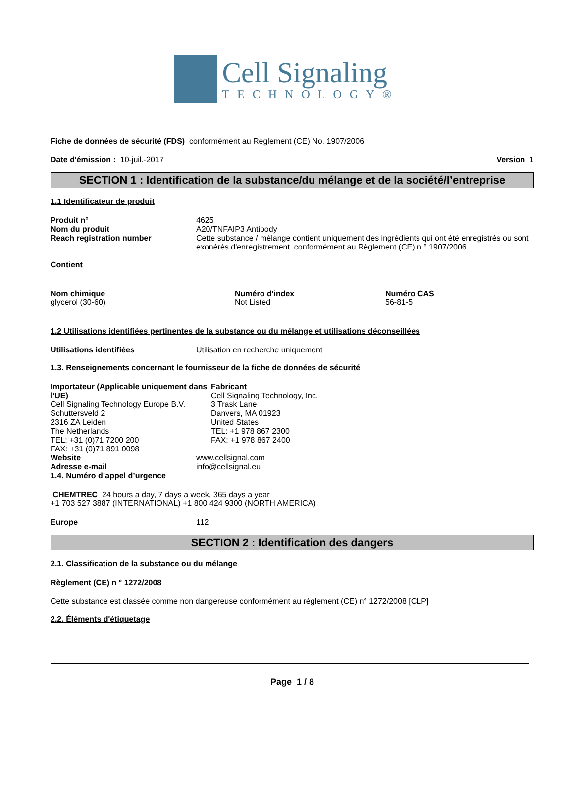Cell Signaling
TECHNOLOGY®
Fiche de données de sécurité (FDS) conformément au Règlement (CE) No. 1907/2006
Date d'émission : 10-juil.-2017 Version 1
SECTION 1 : Identification de la substance/du mélange et de la société/l’entreprise
1.1 Identificateur de produit
Produit n° 4625
Nom du produit A20/TNFAIP3 Antibody
Reach registration number Cette substance / mélange contient uniquement des ingrédients qui ont été enregistrés ou sont exonérés d'enregistrement, conformément au Règlement (CE) n ° 1907/2006.
Contient
| Nom chimique | Numéro d'index | Numéro CAS |
| --- | --- | --- |
| glycerol (30-60) | Not Listed | 56-81-5 |
1.2 Utilisations identifiées pertinentes de la substance ou du mélange et utilisations déconseillées
Utilisations identifiées Utilisation en recherche uniquement
1.3. Renseignements concernant le fournisseur de la fiche de données de sécurité
Importateur (Applicable uniquement dans l'UE)
Cell Signaling Technology Europe B.V.
Schuttersveld 2
2316 ZA Leiden
The Netherlands
TEL: +31 (0)71 7200 200
FAX: +31 (0)71 891 0098
Fabricant
Cell Signaling Technology, Inc.
3 Trask Lane
Danvers, MA 01923
United States
TEL: +1 978 867 2300
FAX: +1 978 867 2400
Website www.cellsignal.com
Adresse e-mail info@cellsignal.eu
1.4. Numéro d’appel d’urgence
CHEMTREC 24 hours a day, 7 days a week, 365 days a year
+1 703 527 3887 (INTERNATIONAL) +1 800 424 9300 (NORTH AMERICA)
Europe 112
SECTION 2 : Identification des dangers
2.1. Classification de la substance ou du mélange
Règlement (CE) n ° 1272/2008
Cette substance est classée comme non dangereuse conformément au règlement (CE) n° 1272/2008 [CLP]
2.2. Éléments d'étiquetage
Page 1 / 8